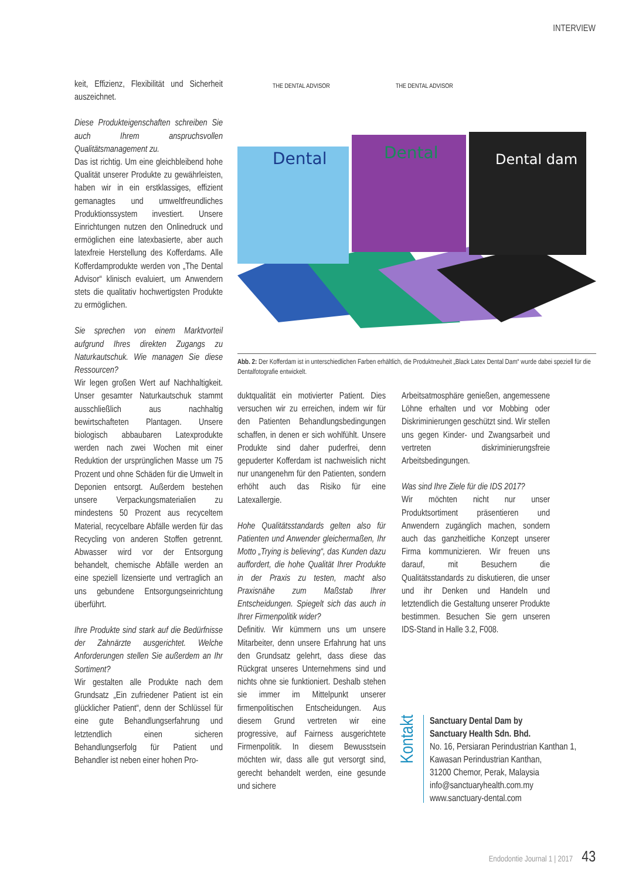INTERVIEW
keit, Effizienz, Flexibilität und Sicherheit auszeichnet.
Diese Produkteigenschaften schreiben Sie auch Ihrem anspruchsvollen Qualitätsmanagement zu.
Das ist richtig. Um eine gleichbleibend hohe Qualität unserer Produkte zu gewährleisten, haben wir in ein erstklassiges, effizient gemanagtes und umweltfreundliches Produktionssystem investiert. Unsere Einrichtungen nutzen den Onlinedruck und ermöglichen eine latexbasierte, aber auch latexfreie Herstellung des Kofferdams. Alle Kofferdamprodukte werden von „The Dental Advisor“ klinisch evaluiert, um Anwendern stets die qualitativ hochwertigsten Produkte zu ermöglichen.
Sie sprechen von einem Marktvorteil aufgrund Ihres direkten Zugangs zu Naturkautschuk. Wie managen Sie diese Ressourcen?
Wir legen großen Wert auf Nachhaltigkeit. Unser gesamter Naturkautschuk stammt ausschließlich aus nachhaltig bewirtschafteten Plantagen. Unsere biologisch abbaubaren Latexprodukte werden nach zwei Wochen mit einer Reduktion der ursprünglichen Masse um 75 Prozent und ohne Schäden für die Umwelt in Deponien entsorgt. Außerdem bestehen unsere Verpackungsmaterialien zu mindestens 50 Prozent aus recyceltem Material, recycelbare Abfälle werden für das Recycling von anderen Stoffen getrennt. Abwasser wird vor der Entsorgung behandelt, chemische Abfälle werden an eine speziell lizensierte und vertraglich an uns gebundene Entsorgungseinrichtung überführt.
Ihre Produkte sind stark auf die Bedürfnisse der Zahnärzte ausgerichtet. Welche Anforderungen stellen Sie außerdem an Ihr Sortiment?
Wir gestalten alle Produkte nach dem Grundsatz „Ein zufriedener Patient ist ein glücklicher Patient“, denn der Schlüssel für eine gute Behandlungserfahrung und letztendlich einen sicheren Behandlungserfolg für Patient und Behandler ist neben einer hohen Pro-
Dental
Dental
Dental dam
THE DENTAL ADVISOR
THE DENTAL ADVISOR
Abb. 2: Der Kofferdam ist in unterschiedlichen Farben erhältlich, die Produktneuheit „Black Latex Dental Dam“ wurde dabei speziell für die Dentalfotografie entwickelt.
duktqualität ein motivierter Patient. Dies versuchen wir zu erreichen, indem wir für den Patienten Behandlungsbedingungen schaffen, in denen er sich wohlfühlt. Unsere Produkte sind daher puderfrei, denn gepuderter Kofferdam ist nachweislich nicht nur unangenehm für den Patienten, sondern erhöht auch das Risiko für eine Latexallergie.
Hohe Qualitätsstandards gelten also für Patienten und Anwender gleichermaßen, Ihr Motto „Trying is believing“, das Kunden dazu auffordert, die hohe Qualität Ihrer Produkte in der Praxis zu testen, macht also Praxisnähe zum Maßstab Ihrer Entscheidungen. Spiegelt sich das auch in Ihrer Firmenpolitik wider?
Definitiv. Wir kümmern uns um unsere Mitarbeiter, denn unsere Erfahrung hat uns den Grundsatz gelehrt, dass diese das Rückgrat unseres Unternehmens sind und nichts ohne sie funktioniert. Deshalb stehen sie immer im Mittelpunkt unserer firmenpolitischen Entscheidungen. Aus diesem Grund vertreten wir eine progressive, auf Fairness ausgerichtete Firmenpolitik. In diesem Bewusstsein möchten wir, dass alle gut versorgt sind, gerecht behandelt werden, eine gesunde und sichere
Arbeitsatmosphäre genießen, angemessene Löhne erhalten und vor Mobbing oder Diskriminierungen geschützt sind. Wir stellen uns gegen Kinder- und Zwangsarbeit und vertreten diskriminierungsfreie Arbeitsbedingungen.
Was sind Ihre Ziele für die IDS 2017?
Wir möchten nicht nur unser Produktsortiment präsentieren und Anwendern zugänglich machen, sondern auch das ganzheitliche Konzept unserer Firma kommunizieren. Wir freuen uns darauf, mit Besuchern die Qualitätsstandards zu diskutieren, die unser und ihr Denken und Handeln und letztendlich die Gestaltung unserer Produkte bestimmen. Besuchen Sie gern unseren IDS-Stand in Halle 3.2, F008.
Kontakt
Sanctuary Dental Dam by
Sanctuary Health Sdn. Bhd.
No. 16, Persiaran Perindustrian Kanthan 1,
Kawasan Perindustrian Kanthan,
31200 Chemor, Perak, Malaysia
info@sanctuaryhealth.com.my
www.sanctuary-dental.com
Endodontie Journal 1 | 2017 43